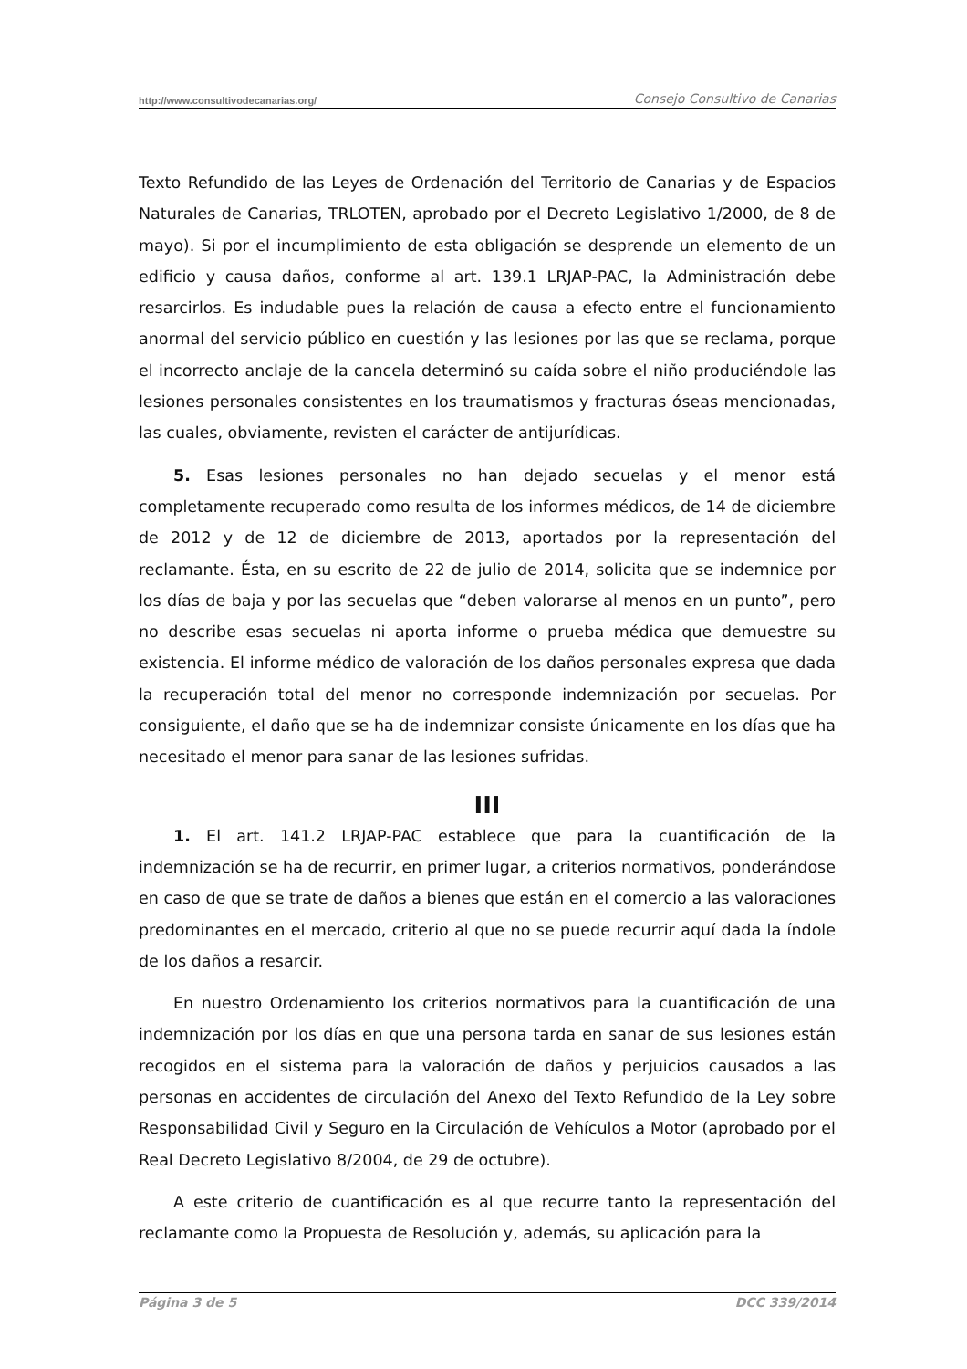http://www.consultivodecanarias.org/ Consejo Consultivo de Canarias
Texto Refundido de las Leyes de Ordenación del Territorio de Canarias y de Espacios Naturales de Canarias, TRLOTEN, aprobado por el Decreto Legislativo 1/2000, de 8 de mayo). Si por el incumplimiento de esta obligación se desprende un elemento de un edificio y causa daños, conforme al art. 139.1 LRJAP-PAC, la Administración debe resarcirlos. Es indudable pues la relación de causa a efecto entre el funcionamiento anormal del servicio público en cuestión y las lesiones por las que se reclama, porque el incorrecto anclaje de la cancela determinó su caída sobre el niño produciéndole las lesiones personales consistentes en los traumatismos y fracturas óseas mencionadas, las cuales, obviamente, revisten el carácter de antijurídicas.
5. Esas lesiones personales no han dejado secuelas y el menor está completamente recuperado como resulta de los informes médicos, de 14 de diciembre de 2012 y de 12 de diciembre de 2013, aportados por la representación del reclamante. Ésta, en su escrito de 22 de julio de 2014, solicita que se indemnice por los días de baja y por las secuelas que “deben valorarse al menos en un punto”, pero no describe esas secuelas ni aporta informe o prueba médica que demuestre su existencia. El informe médico de valoración de los daños personales expresa que dada la recuperación total del menor no corresponde indemnización por secuelas. Por consiguiente, el daño que se ha de indemnizar consiste únicamente en los días que ha necesitado el menor para sanar de las lesiones sufridas.
III
1. El art. 141.2 LRJAP-PAC establece que para la cuantificación de la indemnización se ha de recurrir, en primer lugar, a criterios normativos, ponderándose en caso de que se trate de daños a bienes que están en el comercio a las valoraciones predominantes en el mercado, criterio al que no se puede recurrir aquí dada la índole de los daños a resarcir.
En nuestro Ordenamiento los criterios normativos para la cuantificación de una indemnización por los días en que una persona tarda en sanar de sus lesiones están recogidos en el sistema para la valoración de daños y perjuicios causados a las personas en accidentes de circulación del Anexo del Texto Refundido de la Ley sobre Responsabilidad Civil y Seguro en la Circulación de Vehículos a Motor (aprobado por el Real Decreto Legislativo 8/2004, de 29 de octubre).
A este criterio de cuantificación es al que recurre tanto la representación del reclamante como la Propuesta de Resolución y, además, su aplicación para la
Página 3 de 5 DCC 339/2014